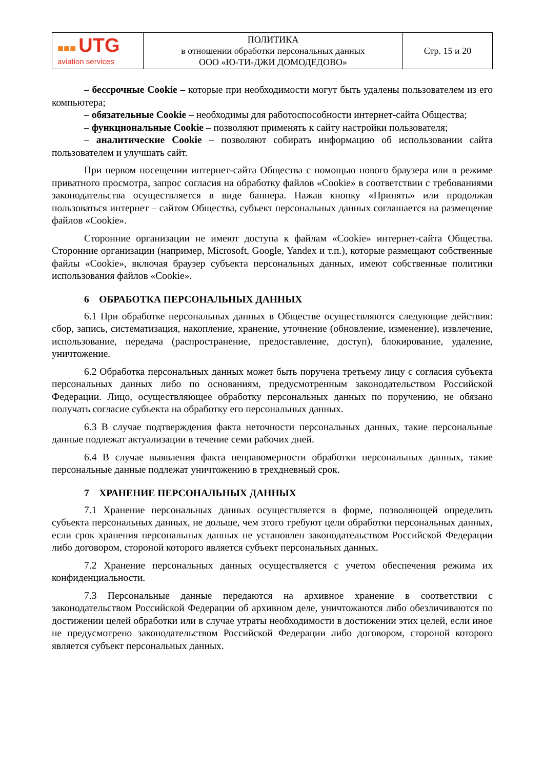| ■■■ UTG aviation services | ПОЛИТИКА в отношении обработки персональных данных ООО «Ю-ТИ-ДЖИ ДОМОДЕДОВО» | Стр. 15 и 20 |
– бессрочные Cookie – которые при необходимости могут быть удалены пользователем из его компьютера;
– обязательные Cookie – необходимы для работоспособности интернет-сайта Общества;
– функциональные Cookie – позволяют применять к сайту настройки пользователя;
– аналитические Cookie – позволяют собирать информацию об использовании сайта пользователем и улучшать сайт.
При первом посещении интернет-сайта Общества с помощью нового браузера или в режиме приватного просмотра, запрос согласия на обработку файлов «Cookie» в соответствии с требованиями законодательства осуществляется в виде баннера. Нажав кнопку «Принять» или продолжая пользоваться интернет – сайтом Общества, субъект персональных данных соглашается на размещение файлов «Cookie».
Сторонние организации не имеют доступа к файлам «Cookie» интернет-сайта Общества. Сторонние организации (например, Microsoft, Google, Yandex и т.п.), которые размещают собственные файлы «Cookie», включая браузер субъекта персональных данных, имеют собственные политики использования файлов «Cookie».
6 ОБРАБОТКА ПЕРСОНАЛЬНЫХ ДАННЫХ
6.1 При обработке персональных данных в Обществе осуществляются следующие действия: сбор, запись, систематизация, накопление, хранение, уточнение (обновление, изменение), извлечение, использование, передача (распространение, предоставление, доступ), блокирование, удаление, уничтожение.
6.2 Обработка персональных данных может быть поручена третьему лицу с согласия субъекта персональных данных либо по основаниям, предусмотренным законодательством Российской Федерации. Лицо, осуществляющее обработку персональных данных по поручению, не обязано получать согласие субъекта на обработку его персональных данных.
6.3 В случае подтверждения факта неточности персональных данных, такие персональные данные подлежат актуализации в течение семи рабочих дней.
6.4 В случае выявления факта неправомерности обработки персональных данных, такие персональные данные подлежат уничтожению в трехдневный срок.
7 ХРАНЕНИЕ ПЕРСОНАЛЬНЫХ ДАННЫХ
7.1 Хранение персональных данных осуществляется в форме, позволяющей определить субъекта персональных данных, не дольше, чем этого требуют цели обработки персональных данных, если срок хранения персональных данных не установлен законодательством Российской Федерации либо договором, стороной которого является субъект персональных данных.
7.2 Хранение персональных данных осуществляется с учетом обеспечения режима их конфиденциальности.
7.3 Персональные данные передаются на архивное хранение в соответствии с законодательством Российской Федерации об архивном деле, уничтожаются либо обезличиваются по достижении целей обработки или в случае утраты необходимости в достижении этих целей, если иное не предусмотрено законодательством Российской Федерации либо договором, стороной которого является субъект персональных данных.